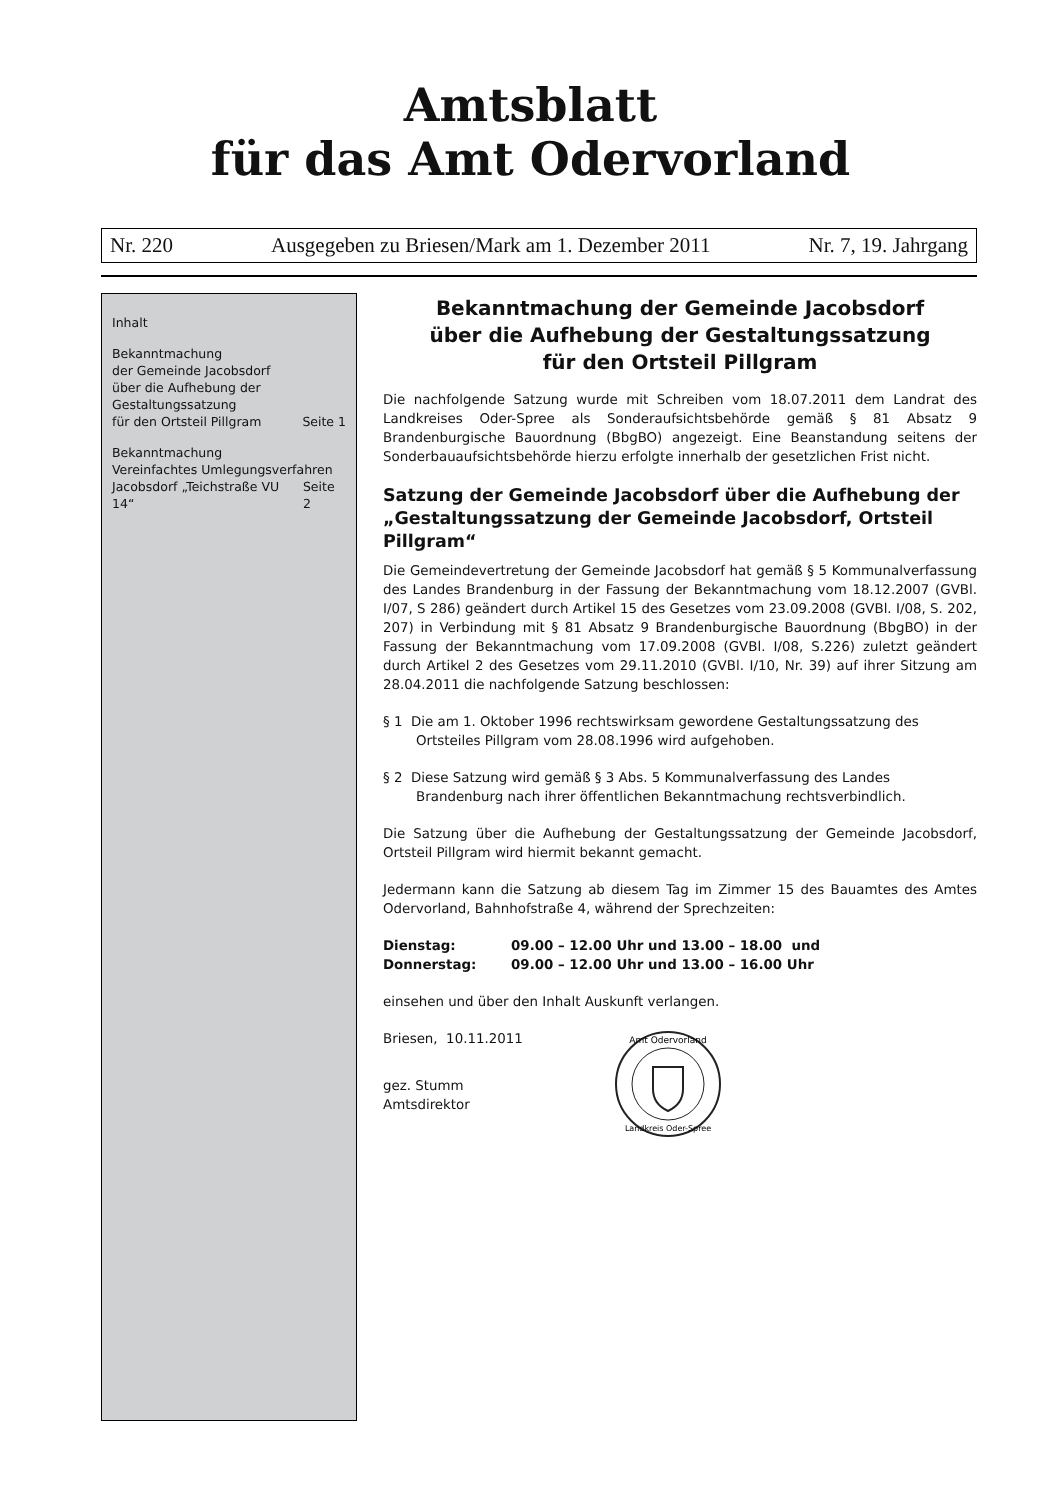Amtsblatt
für das Amt Odervorland
Nr. 220 Ausgegeben zu Briesen/Mark am 1. Dezember 2011 Nr. 7, 19. Jahrgang
Inhalt
Bekanntmachung
der Gemeinde Jacobsdorf
über die Aufhebung der
Gestaltungssatzung
für den Ortsteil Pillgram Seite 1
Bekanntmachung
Vereinfachtes Umlegungsverfahren
Jacobsdorf „Teichstraße VU 14“Seite 2
Bekanntmachung der Gemeinde Jacobsdorf
über die Aufhebung der Gestaltungssatzung
für den Ortsteil Pillgram
Die nachfolgende Satzung wurde mit Schreiben vom 18.07.2011 dem Landrat des Landkreises Oder-Spree als Sonderaufsichtsbehörde gemäß § 81 Absatz 9 Brandenburgische Bauordnung (BbgBO) angezeigt. Eine Beanstandung seitens der Sonderbauaufsichtsbehörde hierzu erfolgte innerhalb der gesetzlichen Frist nicht.
Satzung der Gemeinde Jacobsdorf über die Aufhebung der „Gestaltungssatzung der Gemeinde Jacobsdorf, Ortsteil Pillgram“
Die Gemeindevertretung der Gemeinde Jacobsdorf hat gemäß § 5 Kommunalverfassung des Landes Brandenburg in der Fassung der Bekanntmachung vom 18.12.2007 (GVBl. I/07, S 286) geändert durch Artikel 15 des Gesetzes vom 23.09.2008 (GVBl. I/08, S. 202, 207) in Verbindung mit § 81 Absatz 9 Brandenburgische Bauordnung (BbgBO) in der Fassung der Bekanntmachung vom 17.09.2008 (GVBl. I/08, S.226) zuletzt geändert durch Artikel 2 des Gesetzes vom 29.11.2010 (GVBl. I/10, Nr. 39) auf ihrer Sitzung am 28.04.2011 die nachfolgende Satzung beschlossen:
§ 1 Die am 1. Oktober 1996 rechtswirksam gewordene Gestaltungssatzung des Ortsteiles Pillgram vom 28.08.1996 wird aufgehoben.
§ 2 Diese Satzung wird gemäß § 3 Abs. 5 Kommunalverfassung des Landes Brandenburg nach ihrer öffentlichen Bekanntmachung rechtsverbindlich.
Die Satzung über die Aufhebung der Gestaltungssatzung der Gemeinde Jacobsdorf, Ortsteil Pillgram wird hiermit bekannt gemacht.
Jedermann kann die Satzung ab diesem Tag im Zimmer 15 des Bauamtes des Amtes Odervorland, Bahnhofstraße 4, während der Sprechzeiten:
| Dienstag: | 09.00 – 12.00 Uhr und 13.00 – 18.00 und |
| Donnerstag: | 09.00 – 12.00 Uhr und 13.00 – 16.00 Uhr |
einsehen und über den Inhalt Auskunft verlangen.
Briesen, 10.11.2011
gez. Stumm
Amtsdirektor
Amt Odervorland
Landkreis Oder-Spree